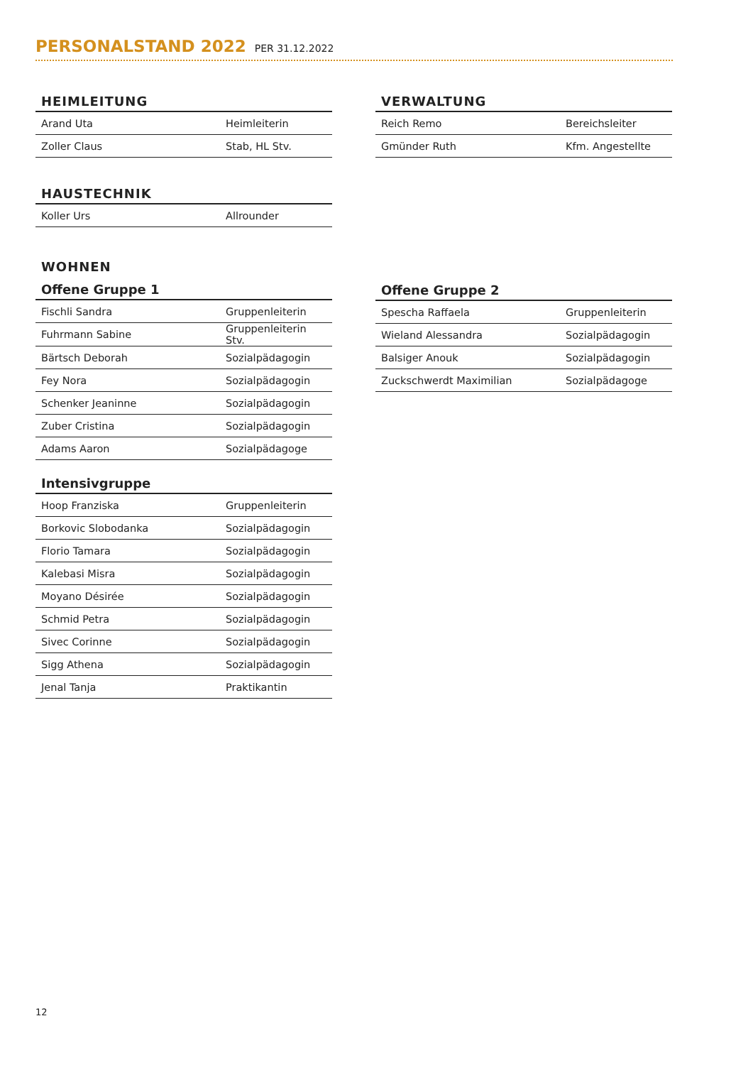PERSONALSTAND 2022
PER 31.12.2022
HEIMLEITUNG
| Arand Uta | Heimleiterin |
| Zoller Claus | Stab, HL Stv. |
HAUSTECHNIK
| Koller Urs | Allrounder |
WOHNEN
Offene Gruppe 1
| Fischli Sandra | Gruppenleiterin |
| Fuhrmann Sabine | Gruppenleiterin Stv. |
| Bärtsch Deborah | Sozialpädagogin |
| Fey Nora | Sozialpädagogin |
| Schenker Jeaninne | Sozialpädagogin |
| Zuber Cristina | Sozialpädagogin |
| Adams Aaron | Sozialpädagoge |
Intensivgruppe
| Hoop Franziska | Gruppenleiterin |
| Borkovic Slobodanka | Sozialpädagogin |
| Florio Tamara | Sozialpädagogin |
| Kalebasi Misra | Sozialpädagogin |
| Moyano Désirée | Sozialpädagogin |
| Schmid Petra | Sozialpädagogin |
| Sivec Corinne | Sozialpädagogin |
| Sigg Athena | Sozialpädagogin |
| Jenal Tanja | Praktikantin |
VERWALTUNG
| Reich Remo | Bereichsleiter |
| Gmünder Ruth | Kfm. Angestellte |
Offene Gruppe 2
| Spescha Raffaela | Gruppenleiterin |
| Wieland Alessandra | Sozialpädagogin |
| Balsiger Anouk | Sozialpädagogin |
| Zuckschwerdt Maximilian | Sozialpädagoge |
12